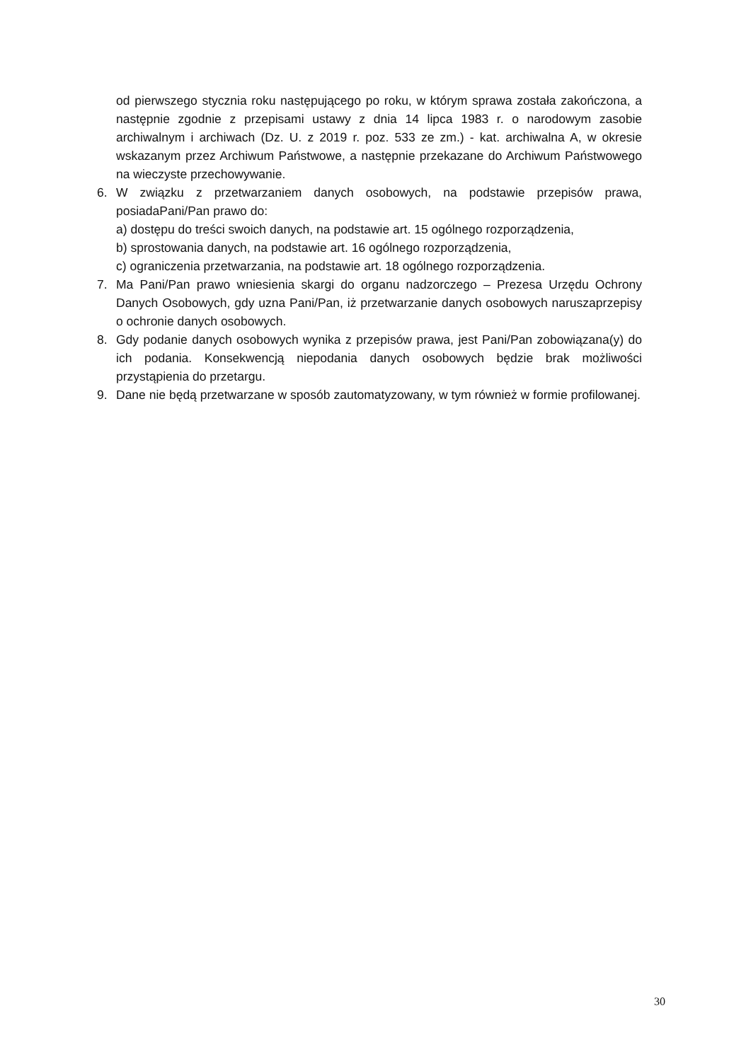od pierwszego stycznia roku następującego po roku, w którym sprawa została zakończona, a następnie zgodnie z przepisami ustawy z dnia 14 lipca 1983 r. o narodowym zasobie archiwalnym i archiwach (Dz. U. z 2019 r. poz. 533 ze zm.) - kat. archiwalna A, w okresie wskazanym przez Archiwum Państwowe, a następnie przekazane do Archiwum Państwowego na wieczyste przechowywanie.
6. W związku z przetwarzaniem danych osobowych, na podstawie przepisów prawa, posiadaPani/Pan prawo do:
a) dostępu do treści swoich danych, na podstawie art. 15 ogólnego rozporządzenia,
b) sprostowania danych, na podstawie art. 16 ogólnego rozporządzenia,
c) ograniczenia przetwarzania, na podstawie art. 18 ogólnego rozporządzenia.
7. Ma Pani/Pan prawo wniesienia skargi do organu nadzorczego – Prezesa Urzędu Ochrony Danych Osobowych, gdy uzna Pani/Pan, iż przetwarzanie danych osobowych naruszaprzepisy o ochronie danych osobowych.
8. Gdy podanie danych osobowych wynika z przepisów prawa, jest Pani/Pan zobowiązana(y) do ich podania. Konsekwencją niepodania danych osobowych będzie brak możliwości przystąpienia do przetargu.
9. Dane nie będą przetwarzane w sposób zautomatyzowany, w tym również w formie profilowanej.
30